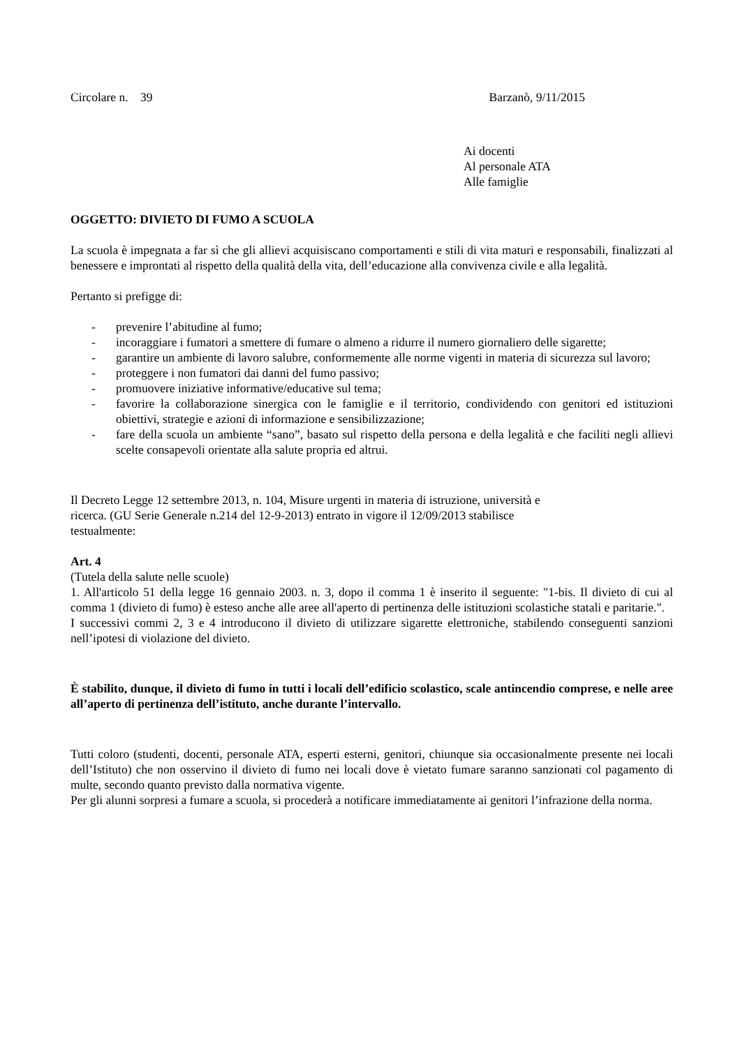Circolare n. 39 Barzanò, 9/11/2015
Ai docenti
Al personale ATA
Alle famiglie
OGGETTO: DIVIETO DI FUMO A SCUOLA
La scuola è impegnata a far sì che gli allievi acquisiscano comportamenti e stili di vita maturi e responsabili, finalizzati al benessere e improntati al rispetto della qualità della vita, dell’educazione alla convivenza civile e alla legalità.
Pertanto si prefigge di:
- prevenire l’abitudine al fumo;
- incoraggiare i fumatori a smettere di fumare o almeno a ridurre il numero giornaliero delle sigarette;
- garantire un ambiente di lavoro salubre, conformemente alle norme vigenti in materia di sicurezza sul lavoro;
- proteggere i non fumatori dai danni del fumo passivo;
- promuovere iniziative informative/educative sul tema;
- favorire la collaborazione sinergica con le famiglie e il territorio, condividendo con genitori ed istituzioni obiettivi, strategie e azioni di informazione e sensibilizzazione;
- fare della scuola un ambiente “sano”, basato sul rispetto della persona e della legalità e che faciliti negli allievi scelte consapevoli orientate alla salute propria ed altrui.
Il Decreto Legge 12 settembre 2013, n. 104, Misure urgenti in materia di istruzione, università e
ricerca. (GU Serie Generale n.214 del 12-9-2013) entrato in vigore il 12/09/2013 stabilisce
testualmente:
Art. 4
(Tutela della salute nelle scuole)
1. All'articolo 51 della legge 16 gennaio 2003. n. 3, dopo il comma 1 è inserito il seguente: "1-bis. Il divieto di cui al comma 1 (divieto di fumo) è esteso anche alle aree all'aperto di pertinenza delle istituzioni scolastiche statali e paritarie.".
I successivi commi 2, 3 e 4 introducono il divieto di utilizzare sigarette elettroniche, stabilendo conseguenti sanzioni nell’ipotesi di violazione del divieto.
È stabilito, dunque, il divieto di fumo in tutti i locali dell’edificio scolastico, scale antincendio comprese, e nelle aree all’aperto di pertinenza dell’istituto, anche durante l’intervallo.
Tutti coloro (studenti, docenti, personale ATA, esperti esterni, genitori, chiunque sia occasionalmente presente nei locali dell’Istituto) che non osservino il divieto di fumo nei locali dove è vietato fumare saranno sanzionati col pagamento di multe, secondo quanto previsto dalla normativa vigente.
Per gli alunni sorpresi a fumare a scuola, si procederà a notificare immediatamente ai genitori l’infrazione della norma.